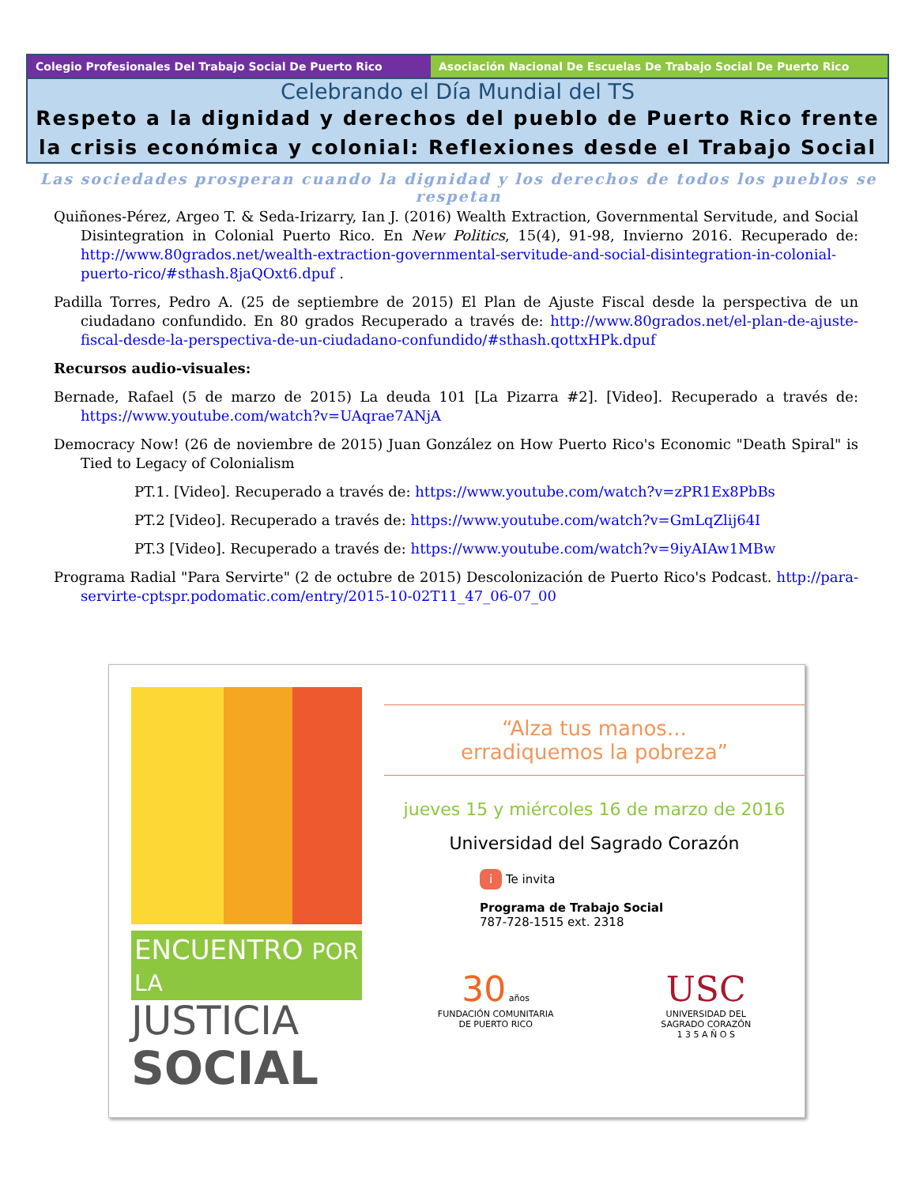Colegio Profesionales Del Trabajo Social De Puerto Rico Asociación Nacional De Escuelas De Trabajo Social De Puerto Rico
Celebrando el Día Mundial del TS
Respeto a la dignidad y derechos del pueblo de Puerto Rico frente la crisis económica y colonial: Reflexiones desde el Trabajo Social
Las sociedades prosperan cuando la dignidad y los derechos de todos los pueblos se respetan
Quiñones-Pérez, Argeo T. & Seda-Irizarry, Ian J. (2016) Wealth Extraction, Governmental Servitude, and Social Disintegration in Colonial Puerto Rico. En New Politics, 15(4), 91-98, Invierno 2016. Recuperado de: http://www.80grados.net/wealth-extraction-governmental-servitude-and-social-disintegration-in-colonial-puerto-rico/#sthash.8jaQOxt6.dpuf .
Padilla Torres, Pedro A. (25 de septiembre de 2015) El Plan de Ajuste Fiscal desde la perspectiva de un ciudadano confundido. En 80 grados Recuperado a través de: http://www.80grados.net/el-plan-de-ajuste-fiscal-desde-la-perspectiva-de-un-ciudadano-confundido/#sthash.qottxHPk.dpuf
Recursos audio-visuales:
Bernade, Rafael (5 de marzo de 2015) La deuda 101 [La Pizarra #2]. [Video]. Recuperado a través de: https://www.youtube.com/watch?v=UAqrae7ANjA
Democracy Now! (26 de noviembre de 2015) Juan González on How Puerto Rico's Economic "Death Spiral" is Tied to Legacy of Colonialism
PT.1. [Video]. Recuperado a través de: https://www.youtube.com/watch?v=zPR1Ex8PbBs
PT.2 [Video]. Recuperado a través de: https://www.youtube.com/watch?v=GmLqZlij64I
PT.3 [Video]. Recuperado a través de: https://www.youtube.com/watch?v=9iyAIAw1MBw
Programa Radial "Para Servirte" (2 de octubre de 2015) Descolonización de Puerto Rico's Podcast. http://para-servirte-cptspr.podomatic.com/entry/2015-10-02T11_47_06-07_00
ENCUENTRO POR LA
JUSTICIA
SOCIAL
“Alza tus manos...
erradiquemos la pobreza”
jueves 15 y miércoles 16 de marzo de 2016
Universidad del Sagrado Corazón
i Te invita
Programa de Trabajo Social
787-728-1515 ext. 2318
30 años
FUNDACIÓN COMUNITARIA
DE PUERTO RICO
USC
UNIVERSIDAD DEL
SAGRADO CORAZÓN
1 3 5 A Ñ O S